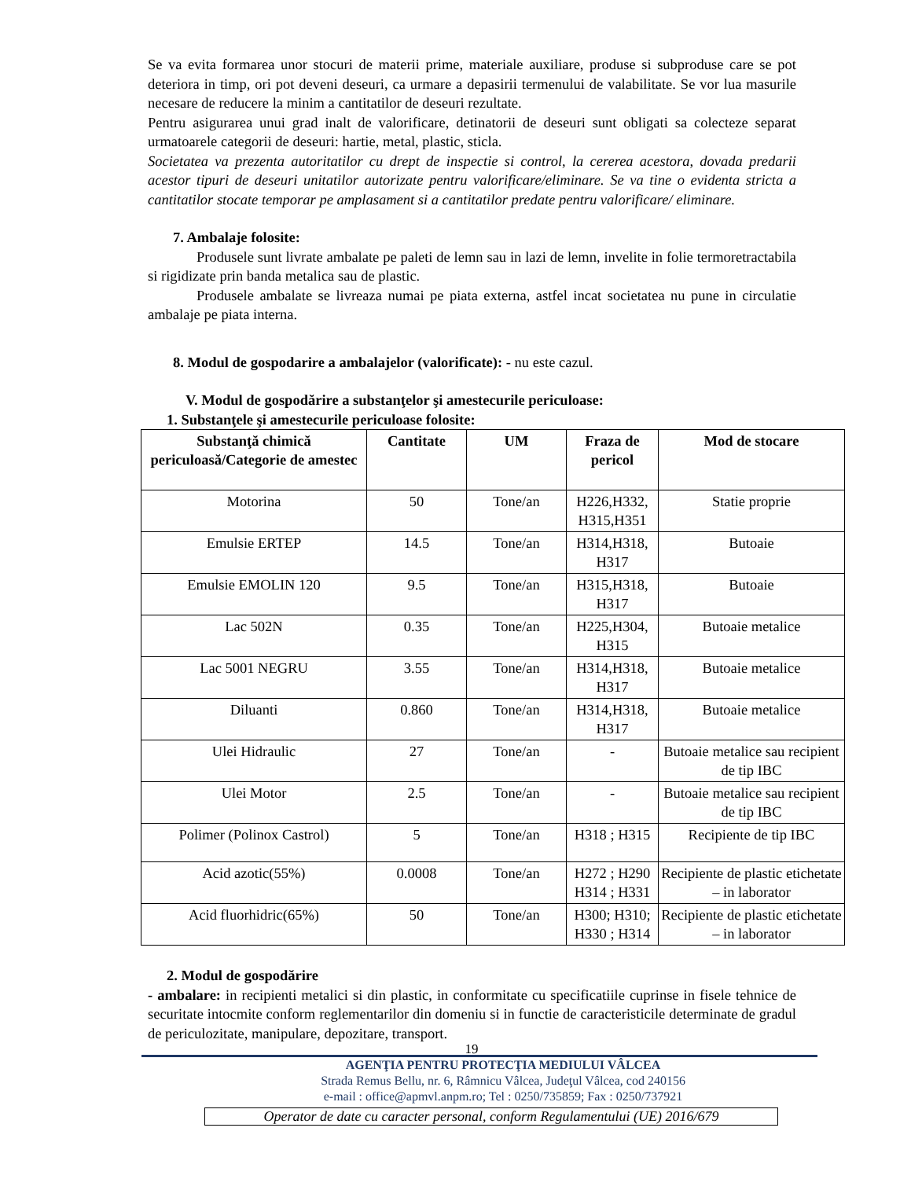Se va evita formarea unor stocuri de materii prime, materiale auxiliare, produse si subproduse care se pot deteriora in timp, ori pot deveni deseuri, ca urmare a depasirii termenului de valabilitate. Se vor lua masurile necesare de reducere la minim a cantitatilor de deseuri rezultate.
Pentru asigurarea unui grad inalt de valorificare, detinatorii de deseuri sunt obligati sa colecteze separat urmatoarele categorii de deseuri: hartie, metal, plastic, sticla.
Societatea va prezenta autoritatilor cu drept de inspectie si control, la cererea acestora, dovada predarii acestor tipuri de deseuri unitatilor autorizate pentru valorificare/eliminare. Se va tine o evidenta stricta a cantitatilor stocate temporar pe amplasament si a cantitatilor predate pentru valorificare/ eliminare.
7. Ambalaje folosite:
Produsele sunt livrate ambalate pe paleti de lemn sau in lazi de lemn, invelite in folie termoretractabila si rigidizate prin banda metalica sau de plastic.
Produsele ambalate se livreaza numai pe piata externa, astfel incat societatea nu pune in circulatie ambalaje pe piata interna.
8. Modul de gospodarire a ambalajelor (valorificate): - nu este cazul.
V. Modul de gospodărire a substanţelor şi amestecurile periculoase:
1. Substanţele şi amestecurile periculoase folosite:
| Substanţă chimică periculoasă/Categorie de amestec | Cantitate | UM | Fraza de pericol | Mod de stocare |
| --- | --- | --- | --- | --- |
| Motorina | 50 | Tone/an | H226,H332, H315,H351 | Statie proprie |
| Emulsie ERTEP | 14.5 | Tone/an | H314,H318, H317 | Butoaie |
| Emulsie EMOLIN 120 | 9.5 | Tone/an | H315,H318, H317 | Butoaie |
| Lac 502N | 0.35 | Tone/an | H225,H304, H315 | Butoaie metalice |
| Lac 5001 NEGRU | 3.55 | Tone/an | H314,H318, H317 | Butoaie metalice |
| Diluanti | 0.860 | Tone/an | H314,H318, H317 | Butoaie metalice |
| Ulei Hidraulic | 27 | Tone/an | - | Butoaie metalice sau recipient de tip IBC |
| Ulei Motor | 2.5 | Tone/an | - | Butoaie metalice sau recipient de tip IBC |
| Polimer (Polinox Castrol) | 5 | Tone/an | H318 ; H315 | Recipiente de tip IBC |
| Acid azotic(55%) | 0.0008 | Tone/an | H272 ; H290 H314 ; H331 | Recipiente de plastic etichetate – in laborator |
| Acid fluorhidric(65%) | 50 | Tone/an | H300; H310; H330 ; H314 | Recipiente de plastic etichetate – in laborator |
2. Modul de gospodărire
- ambalare: in recipienti metalici si din plastic, in conformitate cu specificatiile cuprinse in fisele tehnice de securitate intocmite conform reglementarilor din domeniu si in functie de caracteristicile determinate de gradul de periculozitate, manipulare, depozitare, transport.
19
AGENŢIA PENTRU PROTECŢIA MEDIULUI VÂLCEA
Strada Remus Bellu, nr. 6, Râmnicu Vâlcea, Judeţul Vâlcea, cod 240156
e-mail : office@apmvl.anpm.ro; Tel : 0250/735859; Fax : 0250/737921
Operator de date cu caracter personal, conform Regulamentului (UE) 2016/679